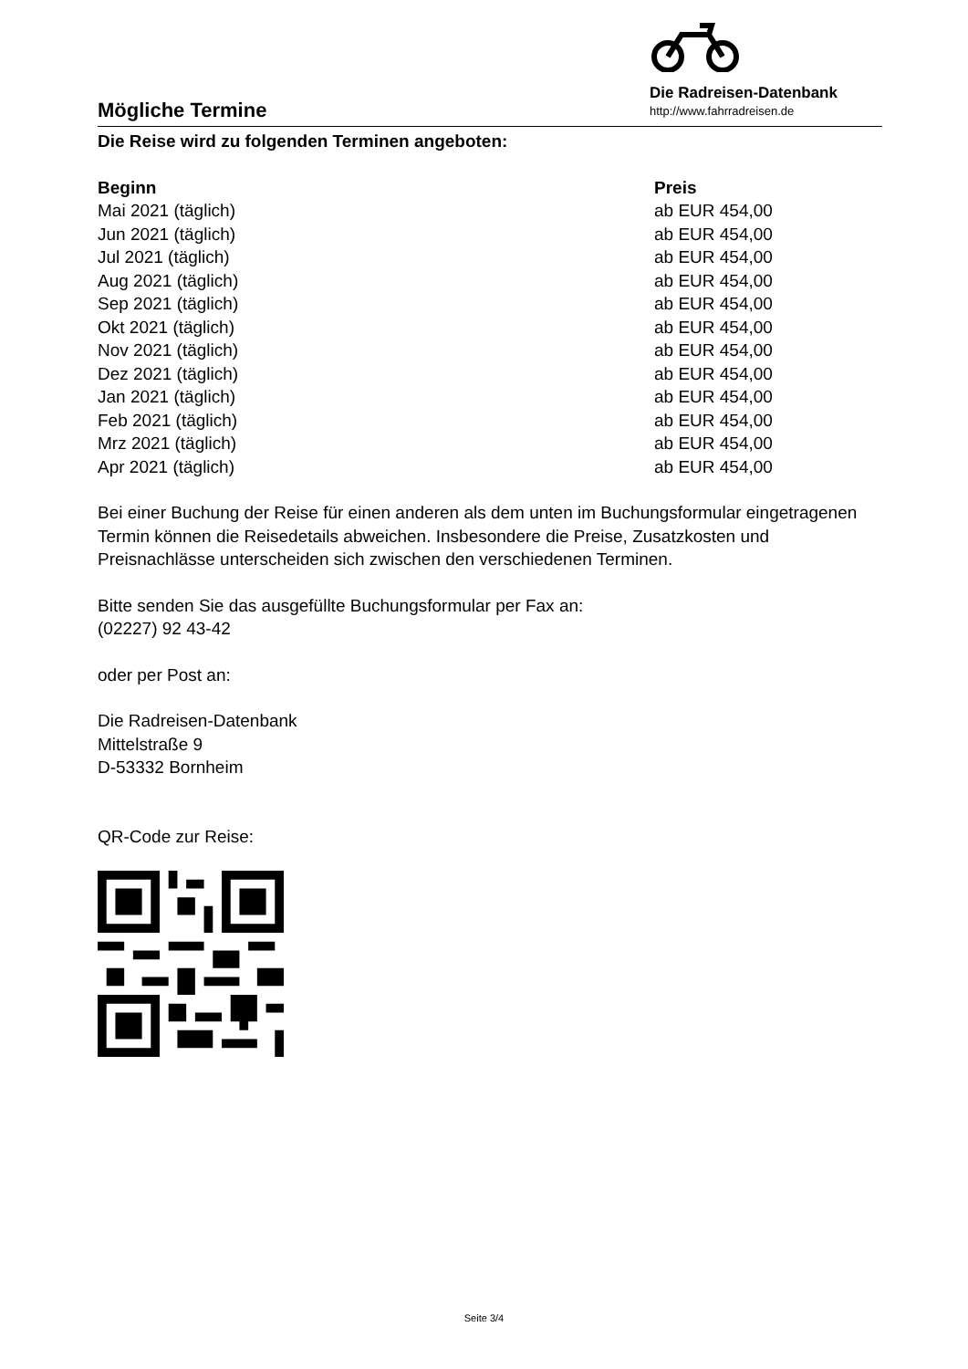Mögliche Termine
Die Radreisen-Datenbank
http://www.fahrradreisen.de
Die Reise wird zu folgenden Terminen angeboten:
| Beginn | Preis |
| --- | --- |
| Mai 2021 (täglich) | ab EUR 454,00 |
| Jun 2021 (täglich) | ab EUR 454,00 |
| Jul 2021 (täglich) | ab EUR 454,00 |
| Aug 2021 (täglich) | ab EUR 454,00 |
| Sep 2021 (täglich) | ab EUR 454,00 |
| Okt 2021 (täglich) | ab EUR 454,00 |
| Nov 2021 (täglich) | ab EUR 454,00 |
| Dez 2021 (täglich) | ab EUR 454,00 |
| Jan 2021 (täglich) | ab EUR 454,00 |
| Feb 2021 (täglich) | ab EUR 454,00 |
| Mrz 2021 (täglich) | ab EUR 454,00 |
| Apr 2021 (täglich) | ab EUR 454,00 |
Bei einer Buchung der Reise für einen anderen als dem unten im Buchungsformular eingetragenen Termin können die Reisedetails abweichen. Insbesondere die Preise, Zusatzkosten und Preisnachlässe unterscheiden sich zwischen den verschiedenen Terminen.
Bitte senden Sie das ausgefüllte Buchungsformular per Fax an:
(02227) 92 43-42
oder per Post an:
Die Radreisen-Datenbank
Mittelstraße 9
D-53332 Bornheim
QR-Code zur Reise:
Seite 3/4